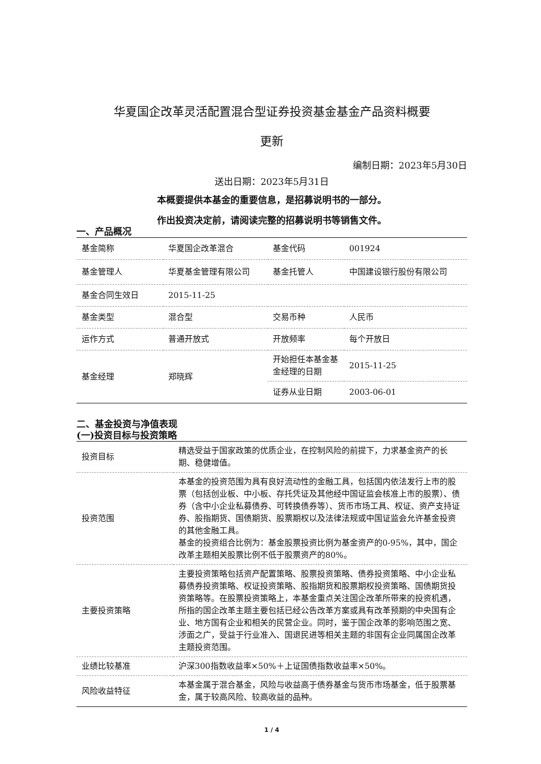华夏国企改革灵活配置混合型证券投资基金基金产品资料概要
更新
编制日期：2023年5月30日
送出日期：2023年5月31日
本概要提供本基金的重要信息，是招募说明书的一部分。
作出投资决定前，请阅读完整的招募说明书等销售文件。
一、产品概况
| 基金简称 | 华夏国企改革混合 | 基金代码 | 001924 |
| 基金管理人 | 华夏基金管理有限公司 | 基金托管人 | 中国建设银行股份有限公司 |
| 基金合同生效日 | 2015-11-25 | | |
| 基金类型 | 混合型 | 交易币种 | 人民币 |
| 运作方式 | 普通开放式 | 开放频率 | 每个开放日 |
| 基金经理 | 郑晓辉 | 开始担任本基金基金经理的日期 | 2015-11-25 |
| | | 证券从业日期 | 2003-06-01 |
二、基金投资与净值表现
(一)投资目标与投资策略
| 投资目标 | 精选受益于国家政策的优质企业，在控制风险的前提下，力求基金资产的长期、稳健增值。 |
| 投资范围 | 本基金的投资范围为具有良好流动性的金融工具，包括国内依法发行上市的股票（包括创业板、中小板、存托凭证及其他经中国证监会核准上市的股票）、债券（含中小企业私募债券、可转换债券等）、货币市场工具、权证、资产支持证券、股指期货、国债期货、股票期权以及法律法规或中国证监会允许基金投资的其他金融工具。 基金的投资组合比例为：基金股票投资比例为基金资产的0-95%，其中，国企改革主题相关股票比例不低于股票资产的80%。 |
| 主要投资策略 | 主要投资策略包括资产配置策略、股票投资策略、债券投资策略、中小企业私募债券投资策略、权证投资策略、股指期货和股票期权投资策略、国债期货投资策略等。在股票投资策略上，本基金重点关注国企改革所带来的投资机遇，所指的国企改革主题主要包括已经公告改革方案或具有改革预期的中央国有企业、地方国有企业和相关的民营企业。同时，鉴于国企改革的影响范围之宽、涉面之广，受益于行业准入、国退民进等相关主题的非国有企业同属国企改革主题投资范围。 |
| 业绩比较基准 | 沪深300指数收益率×50%＋上证国债指数收益率×50%。 |
| 风险收益特征 | 本基金属于混合基金，风险与收益高于债券基金与货币市场基金，低于股票基金，属于较高风险、较高收益的品种。 |
1 / 4